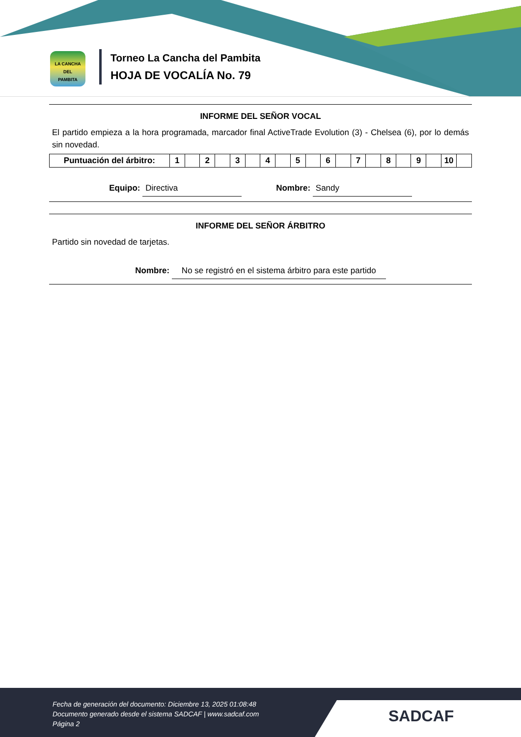LA CANCHA
DEL
PAMBITA
Torneo La Cancha del Pambita
HOJA DE VOCALÍA No. 79
INFORME DEL SEÑOR VOCAL
El partido empieza a la hora programada, marcador final ActiveTrade Evolution (3) - Chelsea (6), por lo demás sin novedad.
| Puntuación del árbitro: | 1 | | 2 | | 3 | | 4 | | 5 | | 6 | | 7 | | 8 | | 9 | | 10 | |
Equipo: Directiva Nombre: Sandy
INFORME DEL SEÑOR ÁRBITRO
Partido sin novedad de tarjetas.
Nombre: No se registró en el sistema árbitro para este partido
Fecha de generación del documento: Diciembre 13, 2025 01:08:48
Documento generado desde el sistema SADCAF | www.sadcaf.com
Página 2
SADCAF